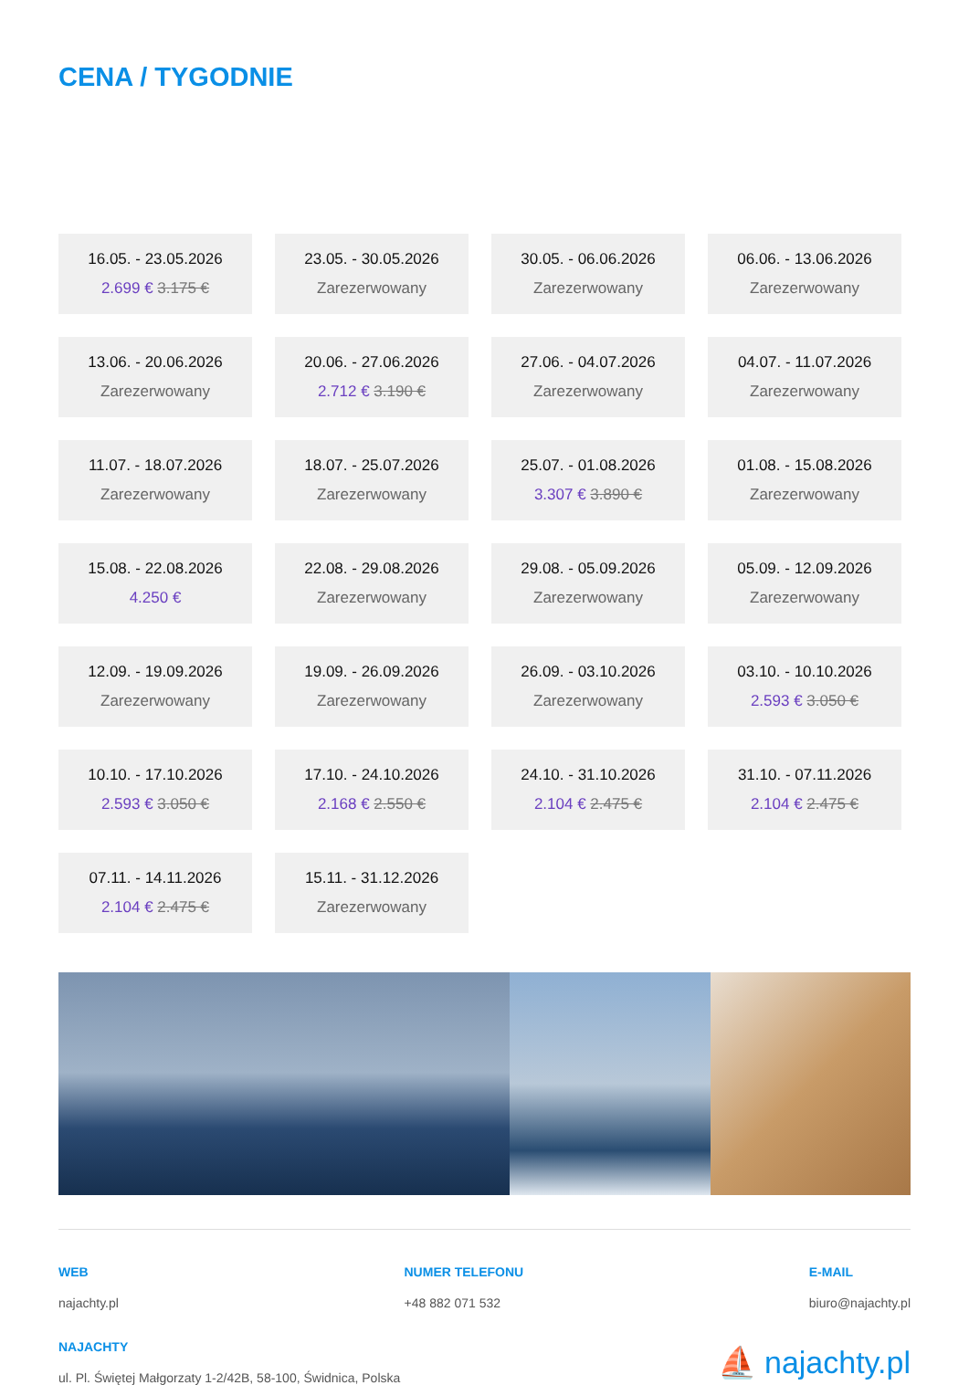CENA / TYGODNIE
| 16.05. - 23.05.2026 2.699 € 3.175 € | 23.05. - 30.05.2026 Zarezerwowany | 30.05. - 06.06.2026 Zarezerwowany | 06.06. - 13.06.2026 Zarezerwowany |
| 13.06. - 20.06.2026 Zarezerwowany | 20.06. - 27.06.2026 2.712 € 3.190 € | 27.06. - 04.07.2026 Zarezerwowany | 04.07. - 11.07.2026 Zarezerwowany |
| 11.07. - 18.07.2026 Zarezerwowany | 18.07. - 25.07.2026 Zarezerwowany | 25.07. - 01.08.2026 3.307 € 3.890 € | 01.08. - 15.08.2026 Zarezerwowany |
| 15.08. - 22.08.2026 4.250 € | 22.08. - 29.08.2026 Zarezerwowany | 29.08. - 05.09.2026 Zarezerwowany | 05.09. - 12.09.2026 Zarezerwowany |
| 12.09. - 19.09.2026 Zarezerwowany | 19.09. - 26.09.2026 Zarezerwowany | 26.09. - 03.10.2026 Zarezerwowany | 03.10. - 10.10.2026 2.593 € 3.050 € |
| 10.10. - 17.10.2026 2.593 € 3.050 € | 17.10. - 24.10.2026 2.168 € 2.550 € | 24.10. - 31.10.2026 2.104 € 2.475 € | 31.10. - 07.11.2026 2.104 € 2.475 € |
| 07.11. - 14.11.2026 2.104 € 2.475 € | 15.11. - 31.12.2026 Zarezerwowany | | |
WEB
najachty.pl
NUMER TELEFONU
+48 882 071 532
E-MAIL
biuro@najachty.pl
NAJACHTY
ul. Pl. Świętej Małgorzaty 1-2/42B, 58-100, Świdnica, Polska
⛵ najachty.pl